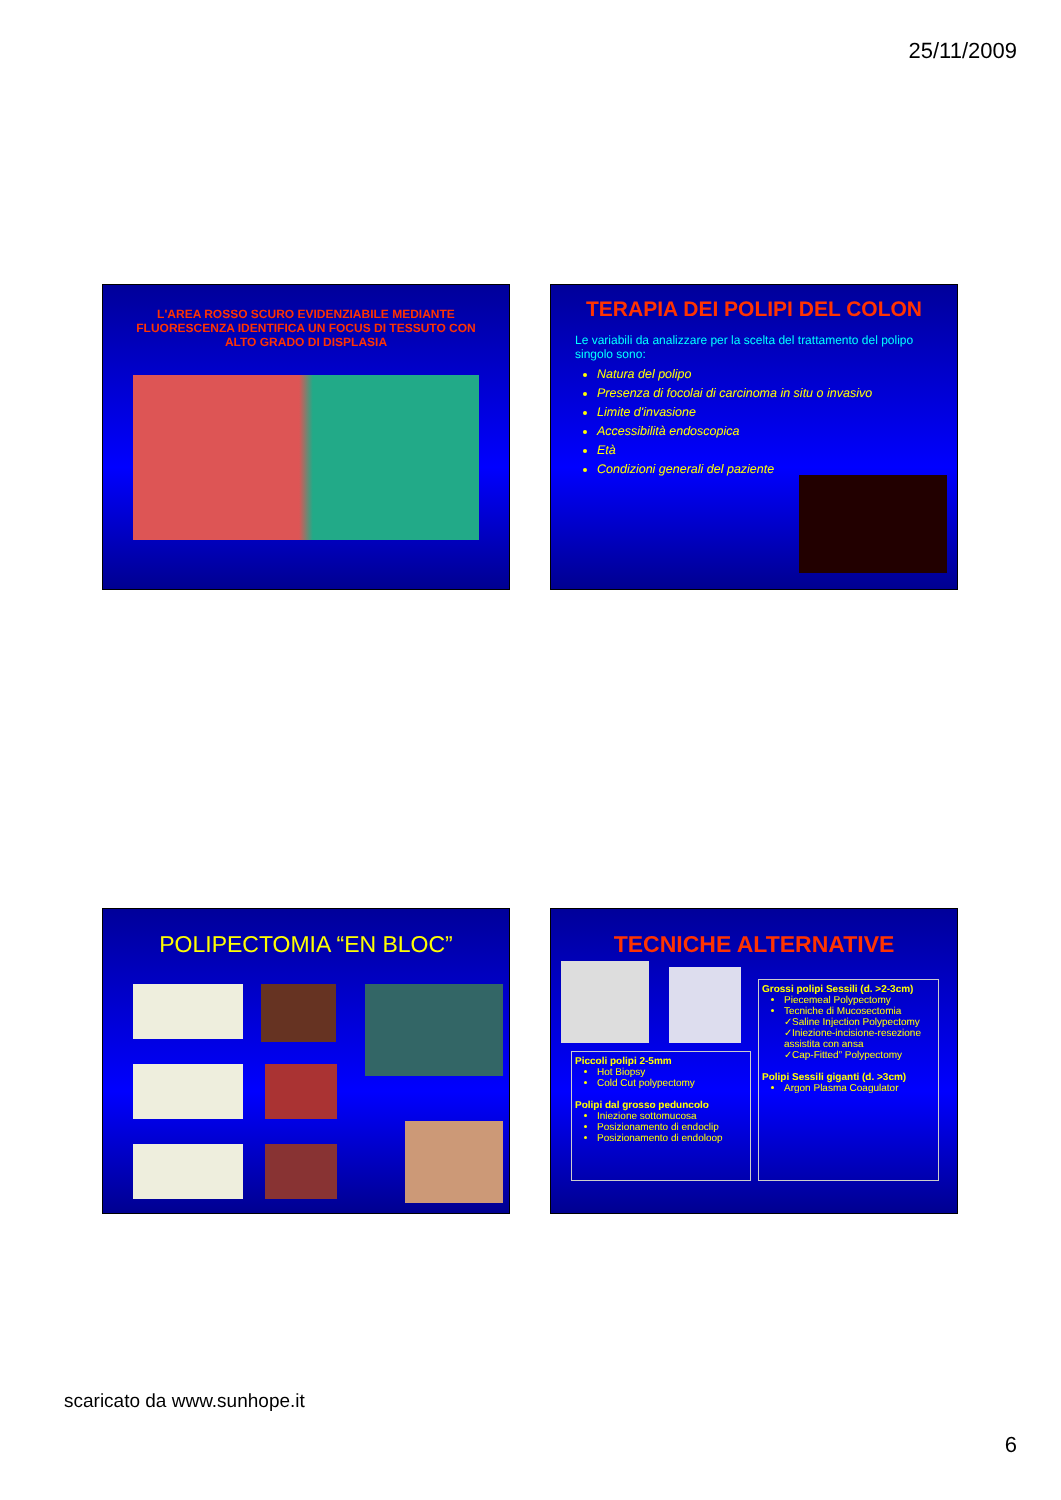25/11/2009
L'AREA ROSSO SCURO EVIDENZIABILE MEDIANTE FLUORESCENZA IDENTIFICA UN FOCUS DI TESSUTO CON ALTO GRADO DI DISPLASIA
TERAPIA DEI POLIPI DEL COLON
Le variabili da analizzare per la scelta del trattamento del polipo singolo sono:
Natura del polipo
Presenza di focolai di carcinoma in situ o invasivo
Limite d'invasione
Accessibilità endoscopica
Età
Condizioni generali del paziente
POLIPECTOMIA “EN BLOC”
TECNICHE ALTERNATIVE
Piccoli polipi 2-5mm
Hot Biopsy
Cold Cut polypectomy
Polipi dal grosso peduncolo
Iniezione sottomucosa
Posizionamento di endoclip
Posizionamento di endoloop
Grossi polipi Sessili (d. >2-3cm)
Piecemeal Polypectomy
Tecniche di Mucosectomia
✓Saline Injection Polypectomy
✓Iniezione-incisione-resezione assistita con ansa
✓Cap-Fitted” Polypectomy
Polipi Sessili giganti (d. >3cm)
Argon Plasma Coagulator
scaricato da www.sunhope.it
6